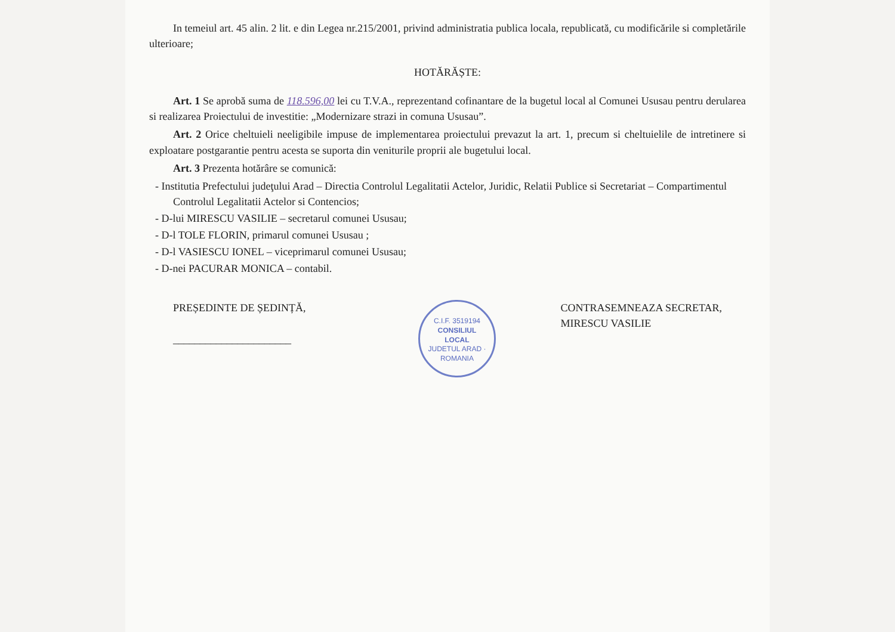In temeiul art. 45 alin. 2 lit. e din Legea nr.215/2001, privind administratia publica locala, republicată, cu modificările si completările ulterioare;
HOTĂRĂȘTE:
Art. 1 Se aprobă suma de 118.596,00 lei cu T.V.A., reprezentand cofinantare de la bugetul local al Comunei Ususau pentru derularea si realizarea Proiectului de investitie: „Modernizare strazi in comuna Ususau”.
Art. 2 Orice cheltuieli neeligibile impuse de implementarea proiectului prevazut la art. 1, precum si cheltuielile de intretinere si exploatare postgarantie pentru acesta se suporta din veniturile proprii ale bugetului local.
Art. 3 Prezenta hotărâre se comunică:
- Institutia Prefectului judeţului Arad – Directia Controlul Legalitatii Actelor, Juridic, Relatii Publice si Secretariat – Compartimentul Controlul Legalitatii Actelor si Contencios;
- D-lui MIRESCU VASILIE – secretarul comunei Ususau;
- D-l TOLE FLORIN, primarul comunei Ususau ;
- D-l VASIESCU IONEL – viceprimarul comunei Ususau;
- D-nei PACURAR MONICA – contabil.
PREȘEDINTE DE ȘEDINȚĂ,
______________________
C.I.F. 3519194
CONSILIUL
LOCAL
JUDETUL ARAD · ROMANIA
CONTRASEMNEAZA SECRETAR,
MIRESCU VASILIE